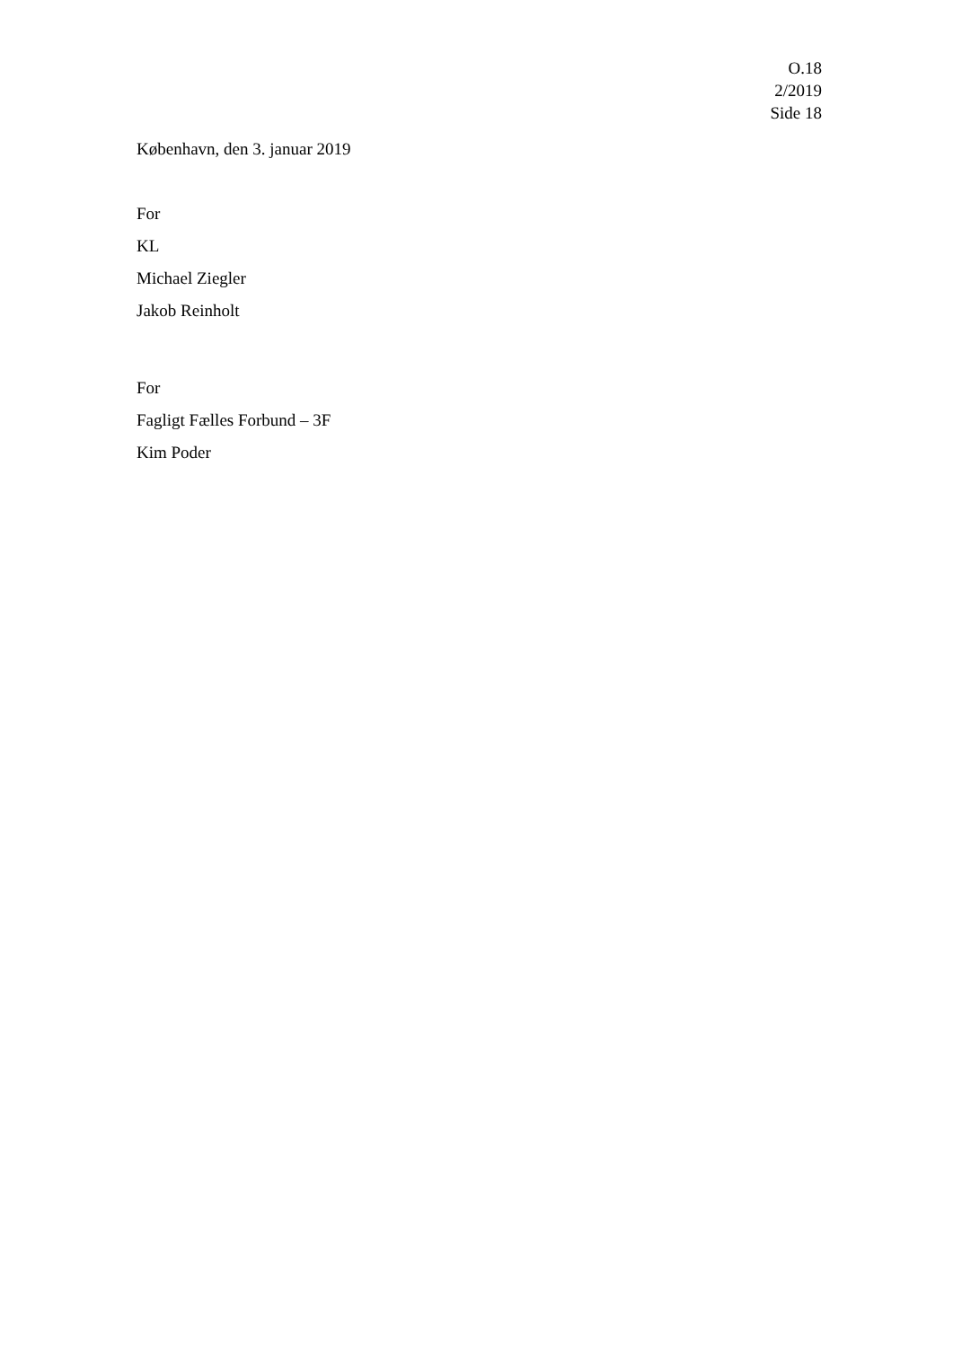O.18
2/2019
Side 18
København, den 3. januar 2019
For
KL
Michael Ziegler
Jakob Reinholt
For
Fagligt Fælles Forbund – 3F
Kim Poder